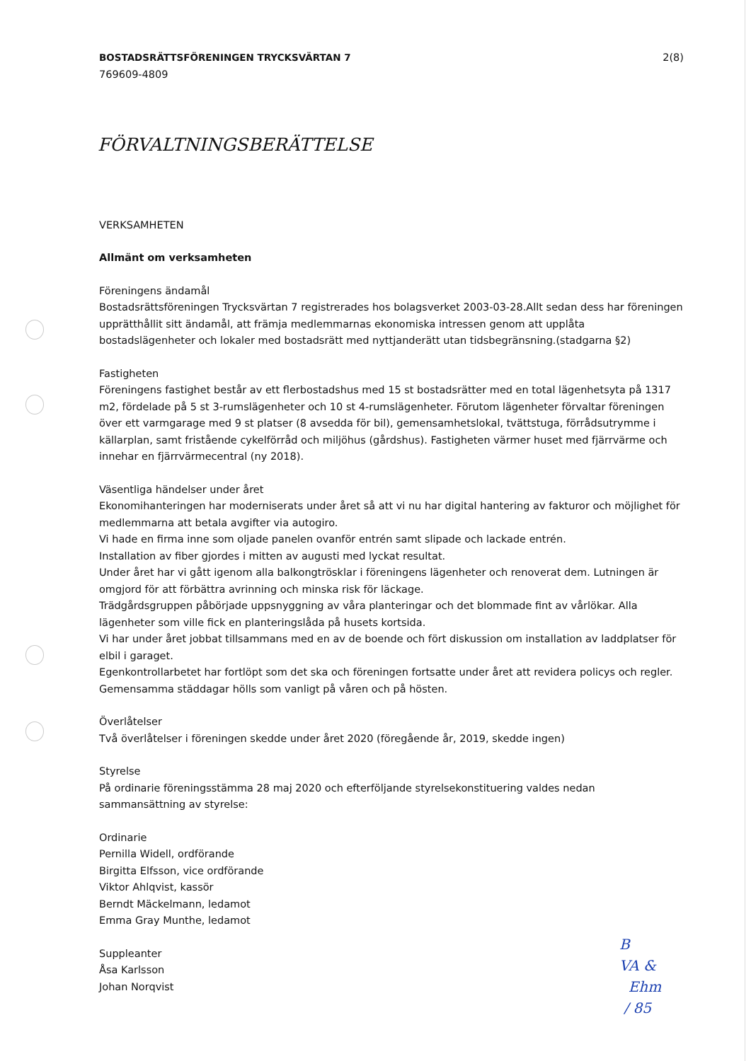BOSTADSRÄTTSFÖRENINGEN TRYCKSVÄRTAN 7
769609-4809
2(8)
FÖRVALTNINGSBERÄTTELSE
VERKSAMHETEN
Allmänt om verksamheten
Föreningens ändamål
Bostadsrättsföreningen Trycksvärtan 7 registrerades hos bolagsverket 2003-03-28.Allt sedan dess har föreningen upprätthållit sitt ändamål, att främja medlemmarnas ekonomiska intressen genom att upplåta bostadslägenheter och lokaler med bostadsrätt med nyttjanderätt utan tidsbegränsning.(stadgarna §2)
Fastigheten
Föreningens fastighet består av ett flerbostadshus med 15 st bostadsrätter med en total lägenhetsyta på 1317 m2, fördelade på 5 st 3-rumslägenheter och 10 st 4-rumslägenheter. Förutom lägenheter förvaltar föreningen över ett varmgarage med 9 st platser (8 avsedda för bil), gemensamhetslokal, tvättstuga, förrådsutrymme i källarplan, samt fristående cykelförråd och miljöhus (gårdshus). Fastigheten värmer huset med fjärrvärme och innehar en fjärrvärmecentral (ny 2018).
Väsentliga händelser under året
Ekonomihanteringen har moderniserats under året så att vi nu har digital hantering av fakturor och möjlighet för medlemmarna att betala avgifter via autogiro.
Vi hade en firma inne som oljade panelen ovanför entrén samt slipade och lackade entrén.
Installation av fiber gjordes i mitten av augusti med lyckat resultat.
Under året har vi gått igenom alla balkongtrösklar i föreningens lägenheter och renoverat dem. Lutningen är omgjord för att förbättra avrinning och minska risk för läckage.
Trädgårdsgruppen påbörjade uppsnyggning av våra planteringar och det blommade fint av vårlökar. Alla lägenheter som ville fick en planteringslåda på husets kortsida.
Vi har under året jobbat tillsammans med en av de boende och fört diskussion om installation av laddplatser för elbil i garaget.
Egenkontrollarbetet har fortlöpt som det ska och föreningen fortsatte under året att revidera policys och regler.
Gemensamma städdagar hölls som vanligt på våren och på hösten.
Överlåtelser
Två överlåtelser i föreningen skedde under året 2020 (föregående år, 2019, skedde ingen)
Styrelse
På ordinarie föreningsstämma 28 maj 2020 och efterföljande styrelsekonstituering valdes nedan sammansättning av styrelse:
Ordinarie
Pernilla Widell, ordförande
Birgitta Elfsson, vice ordförande
Viktor Ahlqvist, kassör
Berndt Mäckelmann, ledamot
Emma Gray Munthe, ledamot
Suppleanter
Åsa Karlsson
Johan Norqvist
B
VA &
Ehm
/ 85